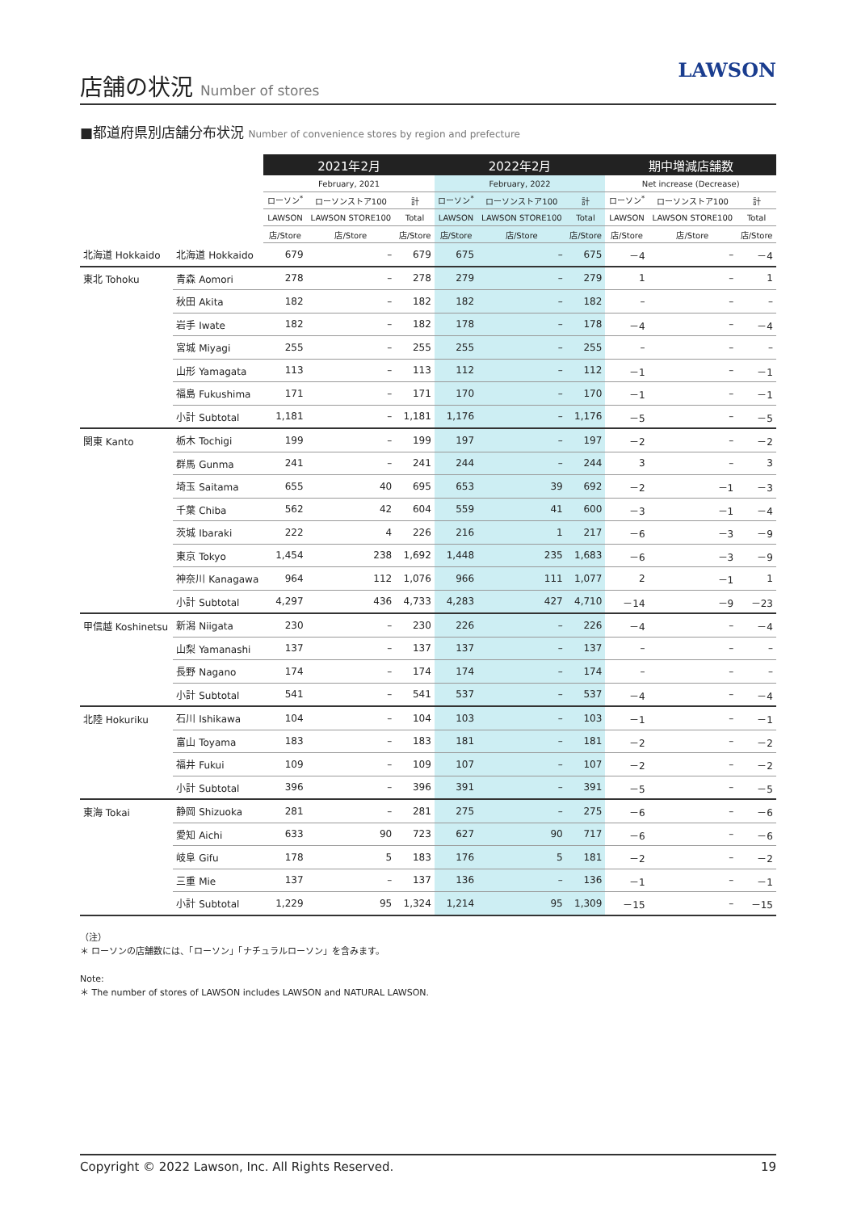店舗の状況 Number of stores
LAWSON
■都道府県別店舗分布状況 Number of convenience stores by region and prefecture
| | | 2021年2月 | | | 2022年2月 | | | 期中増減店舗数 | | |
| --- | --- | --- | --- | --- | --- | --- | --- | --- | --- | --- |
| | | February, 2021 | | | February, 2022 | | | Net increase (Decrease) | | |
| | | ローソン<sup>*</sup> | ローソンストア100 | 計 | ローソン<sup>*</sup> | ローソンストア100 | 計 | ローソン<sup>*</sup> | ローソンストア100 | 計 |
| | | LAWSON | LAWSON STORE100 | Total | LAWSON | LAWSON STORE100 | Total | LAWSON | LAWSON STORE100 | Total |
| | | 店/Store | 店/Store | 店/Store | 店/Store | 店/Store | 店/Store | 店/Store | 店/Store | 店/Store |
| 北海道 Hokkaido | 北海道 Hokkaido | 679 | – | 679 | 675 | – | 675 | －4 | – | －4 |
| 東北 Tohoku | 青森 Aomori | 278 | – | 278 | 279 | – | 279 | 1 | – | 1 |
| | 秋田 Akita | 182 | – | 182 | 182 | – | 182 | – | – | – |
| | 岩手 Iwate | 182 | – | 182 | 178 | – | 178 | －4 | – | －4 |
| | 宮城 Miyagi | 255 | – | 255 | 255 | – | 255 | – | – | – |
| | 山形 Yamagata | 113 | – | 113 | 112 | – | 112 | －1 | – | －1 |
| | 福島 Fukushima | 171 | – | 171 | 170 | – | 170 | －1 | – | －1 |
| | 小計 Subtotal | 1,181 | – | 1,181 | 1,176 | – | 1,176 | －5 | – | －5 |
| 関東 Kanto | 栃木 Tochigi | 199 | – | 199 | 197 | – | 197 | －2 | – | －2 |
| | 群馬 Gunma | 241 | – | 241 | 244 | – | 244 | 3 | – | 3 |
| | 埼玉 Saitama | 655 | 40 | 695 | 653 | 39 | 692 | －2 | －1 | －3 |
| | 千葉 Chiba | 562 | 42 | 604 | 559 | 41 | 600 | －3 | －1 | －4 |
| | 茨城 Ibaraki | 222 | 4 | 226 | 216 | 1 | 217 | －6 | －3 | －9 |
| | 東京 Tokyo | 1,454 | 238 | 1,692 | 1,448 | 235 | 1,683 | －6 | －3 | －9 |
| | 神奈川 Kanagawa | 964 | 112 | 1,076 | 966 | 111 | 1,077 | 2 | －1 | 1 |
| | 小計 Subtotal | 4,297 | 436 | 4,733 | 4,283 | 427 | 4,710 | －14 | －9 | －23 |
| 甲信越 Koshinetsu | 新潟 Niigata | 230 | – | 230 | 226 | – | 226 | －4 | – | －4 |
| | 山梨 Yamanashi | 137 | – | 137 | 137 | – | 137 | – | – | – |
| | 長野 Nagano | 174 | – | 174 | 174 | – | 174 | – | – | – |
| | 小計 Subtotal | 541 | – | 541 | 537 | – | 537 | －4 | – | －4 |
| 北陸 Hokuriku | 石川 Ishikawa | 104 | – | 104 | 103 | – | 103 | －1 | – | －1 |
| | 富山 Toyama | 183 | – | 183 | 181 | – | 181 | －2 | – | －2 |
| | 福井 Fukui | 109 | – | 109 | 107 | – | 107 | －2 | – | －2 |
| | 小計 Subtotal | 396 | – | 396 | 391 | – | 391 | －5 | – | －5 |
| 東海 Tokai | 静岡 Shizuoka | 281 | – | 281 | 275 | – | 275 | －6 | – | －6 |
| | 愛知 Aichi | 633 | 90 | 723 | 627 | 90 | 717 | －6 | – | －6 |
| | 岐阜 Gifu | 178 | 5 | 183 | 176 | 5 | 181 | －2 | – | －2 |
| | 三重 Mie | 137 | – | 137 | 136 | – | 136 | －1 | – | －1 |
| | 小計 Subtotal | 1,229 | 95 | 1,324 | 1,214 | 95 | 1,309 | －15 | – | －15 |
（注）
＊ ローソンの店舗数には、「ローソン」「ナチュラルローソン」を含みます。
Note:
＊ The number of stores of LAWSON includes LAWSON and NATURAL LAWSON.
Copyright © 2022 Lawson, Inc. All Rights Reserved. 19